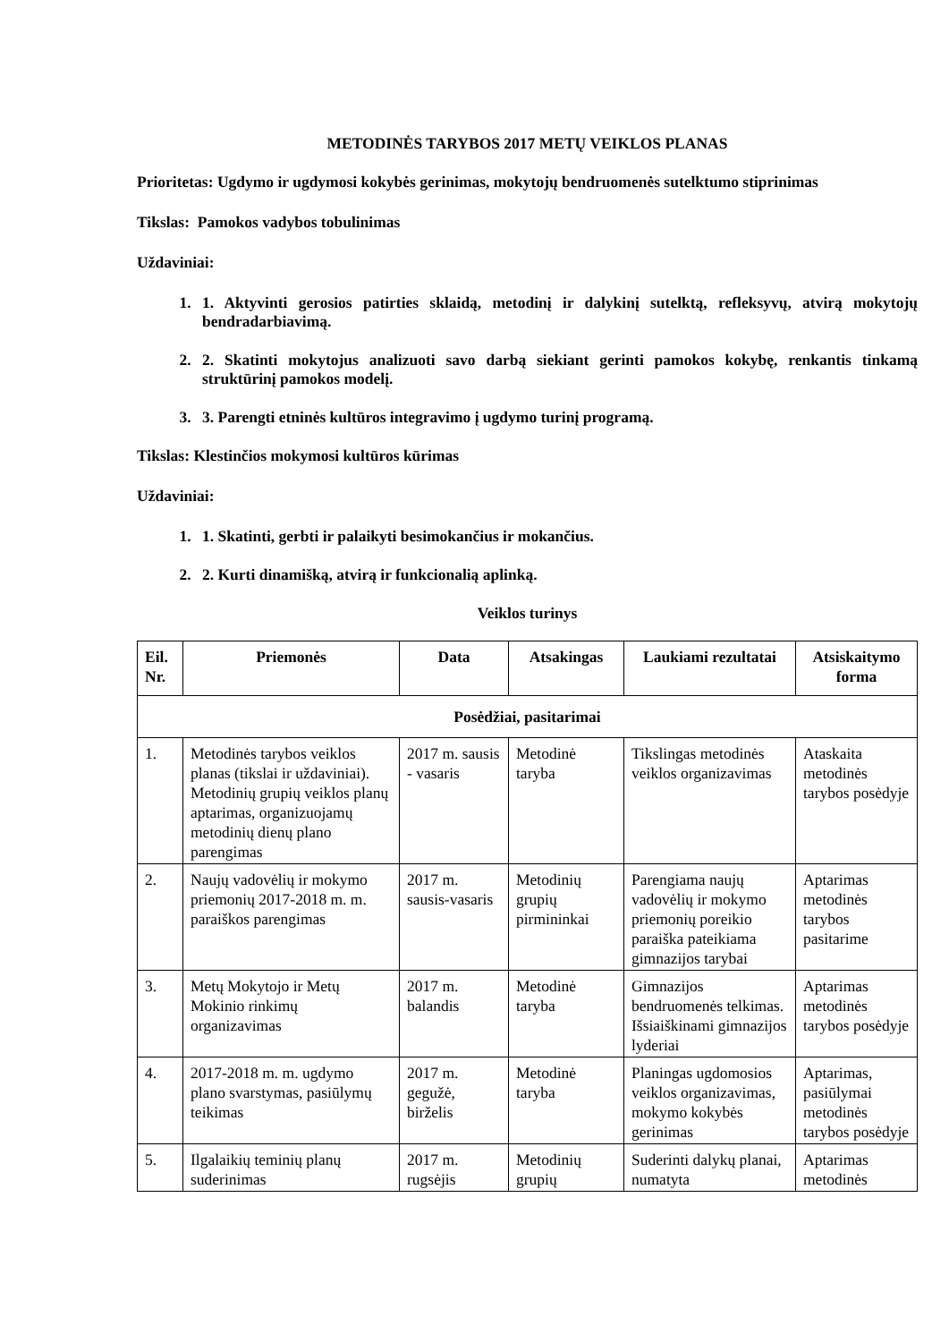METODINĖS TARYBOS 2017 METŲ VEIKLOS PLANAS
Prioritetas: Ugdymo ir ugdymosi kokybės gerinimas, mokytojų bendruomenės sutelktumo stiprinimas
Tikslas: Pamokos vadybos tobulinimas
Uždaviniai:
1. 1. Aktyvinti gerosios patirties sklaidą, metodinį ir dalykinį sutelktą, refleksyvų, atvirą mokytojų bendradarbiavimą.
2. 2. Skatinti mokytojus analizuoti savo darbą siekiant gerinti pamokos kokybę, renkantis tinkamą struktūrinį pamokos modelį.
3. 3. Parengti etninės kultūros integravimo į ugdymo turinį programą.
Tikslas: Klestinčios mokymosi kultūros kūrimas
Uždaviniai:
1. 1. Skatinti, gerbti ir palaikyti besimokančius ir mokančius.
2. 2. Kurti dinamišką, atvirą ir funkcionalią aplinką.
Veiklos turinys
| Eil. Nr. | Priemonės | Data | Atsakingas | Laukiami rezultatai | Atsiskaitymo forma |
| --- | --- | --- | --- | --- | --- |
| Posėdžiai, pasitarimai | | | | | |
| 1. | Metodinės tarybos veiklos planas (tikslai ir uždaviniai). Metodinių grupių veiklos planų aptarimas, organizuojamų metodinių dienų plano parengimas | 2017 m. sausis - vasaris | Metodinė taryba | Tikslingas metodinės veiklos organizavimas | Ataskaita metodinės tarybos posėdyje |
| 2. | Naujų vadovėlių ir mokymo priemonių 2017-2018 m. m. paraiškos parengimas | 2017 m. sausis-vasaris | Metodinių grupių pirmininkai | Parengiama naujų vadovėlių ir mokymo priemonių poreikio paraiška pateikiama gimnazijos tarybai | Aptarimas metodinės tarybos pasitarime |
| 3. | Metų Mokytojo ir Metų Mokinio rinkimų organizavimas | 2017 m. balandis | Metodinė taryba | Gimnazijos bendruomenės telkimas. Išsiaiškinami gimnazijos lyderiai | Aptarimas metodinės tarybos posėdyje |
| 4. | 2017-2018 m. m. ugdymo plano svarstymas, pasiūlymų teikimas | 2017 m. gegužė, birželis | Metodinė taryba | Planingas ugdomosios veiklos organizavimas, mokymo kokybės gerinimas | Aptarimas, pasiūlymai metodinės tarybos posėdyje |
| 5. | Ilgalaikių teminių planų suderinimas | 2017 m. rugsėjis | Metodinių grupių | Suderinti dalykų planai, numatyta | Aptarimas metodinės |